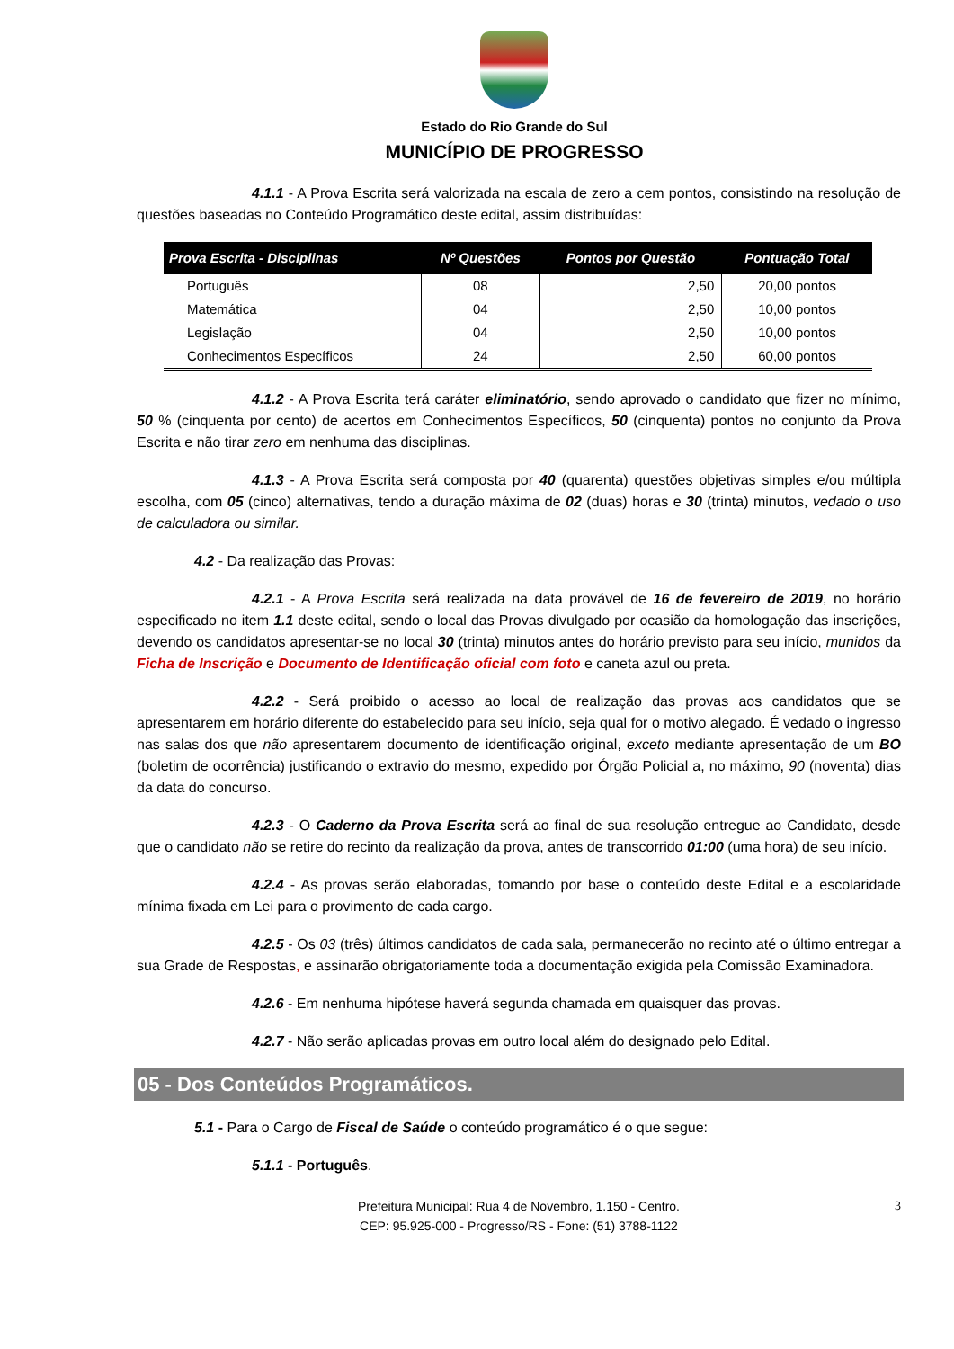Estado do Rio Grande do Sul
MUNICÍPIO DE PROGRESSO
4.1.1 - A Prova Escrita será valorizada na escala de zero a cem pontos, consistindo na resolução de questões baseadas no Conteúdo Programático deste edital, assim distribuídas:
| Prova Escrita - Disciplinas | Nº Questões | Pontos por Questão | Pontuação Total |
| --- | --- | --- | --- |
| Português | 08 | 2,50 | 20,00 pontos |
| Matemática | 04 | 2,50 | 10,00 pontos |
| Legislação | 04 | 2,50 | 10,00 pontos |
| Conhecimentos Específicos | 24 | 2,50 | 60,00 pontos |
4.1.2 - A Prova Escrita terá caráter eliminatório, sendo aprovado o candidato que fizer no mínimo, 50 % (cinquenta por cento) de acertos em Conhecimentos Específicos, 50 (cinquenta) pontos no conjunto da Prova Escrita e não tirar zero em nenhuma das disciplinas.
4.1.3 - A Prova Escrita será composta por 40 (quarenta) questões objetivas simples e/ou múltipla escolha, com 05 (cinco) alternativas, tendo a duração máxima de 02 (duas) horas e 30 (trinta) minutos, vedado o uso de calculadora ou similar.
4.2 - Da realização das Provas:
4.2.1 - A Prova Escrita será realizada na data provável de 16 de fevereiro de 2019, no horário especificado no item 1.1 deste edital, sendo o local das Provas divulgado por ocasião da homologação das inscrições, devendo os candidatos apresentar-se no local 30 (trinta) minutos antes do horário previsto para seu início, munidos da Ficha de Inscrição e Documento de Identificação oficial com foto e caneta azul ou preta.
4.2.2 - Será proibido o acesso ao local de realização das provas aos candidatos que se apresentarem em horário diferente do estabelecido para seu início, seja qual for o motivo alegado. É vedado o ingresso nas salas dos que não apresentarem documento de identificação original, exceto mediante apresentação de um BO (boletim de ocorrência) justificando o extravio do mesmo, expedido por Órgão Policial a, no máximo, 90 (noventa) dias da data do concurso.
4.2.3 - O Caderno da Prova Escrita será ao final de sua resolução entregue ao Candidato, desde que o candidato não se retire do recinto da realização da prova, antes de transcorrido 01:00 (uma hora) de seu início.
4.2.4 - As provas serão elaboradas, tomando por base o conteúdo deste Edital e a escolaridade mínima fixada em Lei para o provimento de cada cargo.
4.2.5 - Os 03 (três) últimos candidatos de cada sala, permanecerão no recinto até o último entregar a sua Grade de Respostas, e assinarão obrigatoriamente toda a documentação exigida pela Comissão Examinadora.
4.2.6 - Em nenhuma hipótese haverá segunda chamada em quaisquer das provas.
4.2.7 - Não serão aplicadas provas em outro local além do designado pelo Edital.
05 - Dos Conteúdos Programáticos.
5.1 - Para o Cargo de Fiscal de Saúde o conteúdo programático é o que segue:
5.1.1 - Português.
3 Prefeitura Municipal: Rua 4 de Novembro, 1.150 - Centro.
CEP: 95.925-000 - Progresso/RS - Fone: (51) 3788-1122